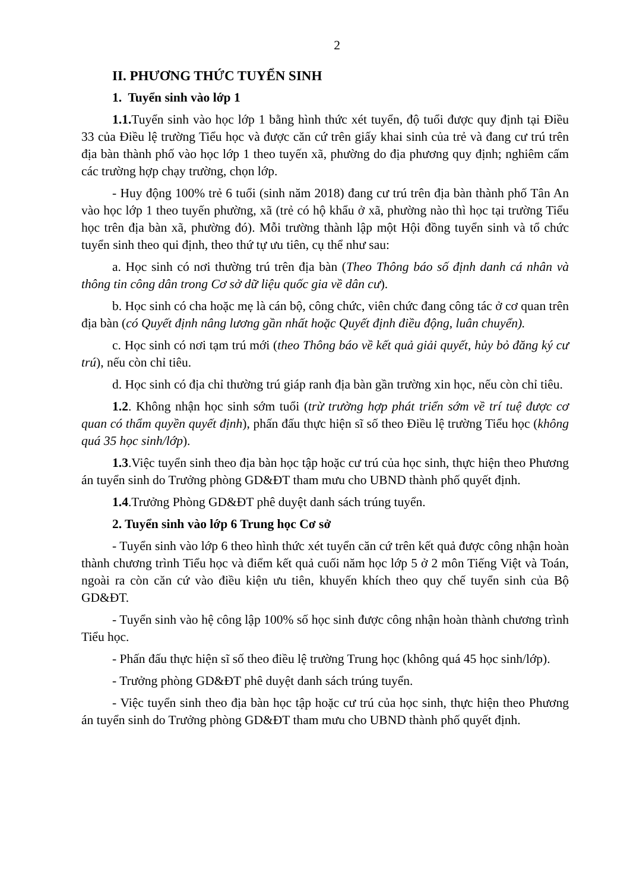2
II. PHƯƠNG THỨC TUYỂN SINH
1. Tuyển sinh vào lớp 1
1.1. Tuyển sinh vào học lớp 1 bằng hình thức xét tuyển, độ tuổi được quy định tại Điều 33 của Điều lệ trường Tiểu học và được căn cứ trên giấy khai sinh của trẻ và đang cư trú trên địa bàn thành phố vào học lớp 1 theo tuyến xã, phường do địa phương quy định; nghiêm cấm các trường hợp chạy trường, chọn lớp.
- Huy động 100% trẻ 6 tuổi (sinh năm 2018) đang cư trú trên địa bàn thành phố Tân An vào học lớp 1 theo tuyến phường, xã (trẻ có hộ khẩu ở xã, phường nào thì học tại trường Tiểu học trên địa bàn xã, phường đó). Mỗi trường thành lập một Hội đồng tuyển sinh và tổ chức tuyển sinh theo qui định, theo thứ tự ưu tiên, cụ thể như sau:
a. Học sinh có nơi thường trú trên địa bàn (Theo Thông báo số định danh cá nhân và thông tin công dân trong Cơ sở dữ liệu quốc gia về dân cư).
b. Học sinh có cha hoặc mẹ là cán bộ, công chức, viên chức đang công tác ở cơ quan trên địa bàn (có Quyết định nâng lương gần nhất hoặc Quyết định điều động, luân chuyển).
c. Học sinh có nơi tạm trú mới (theo Thông báo về kết quả giải quyết, hủy bỏ đăng ký cư trú), nếu còn chỉ tiêu.
d. Học sinh có địa chỉ thường trú giáp ranh địa bàn gần trường xin học, nếu còn chỉ tiêu.
1.2. Không nhận học sinh sớm tuổi (trừ trường hợp phát triển sớm về trí tuệ được cơ quan có thẩm quyền quyết định), phấn đấu thực hiện sĩ số theo Điều lệ trường Tiểu học (không quá 35 học sinh/lớp).
1.3.Việc tuyển sinh theo địa bàn học tập hoặc cư trú của học sinh, thực hiện theo Phương án tuyển sinh do Trưởng phòng GD&ĐT tham mưu cho UBND thành phố quyết định.
1.4.Trưởng Phòng GD&ĐT phê duyệt danh sách trúng tuyển.
2. Tuyển sinh vào lớp 6 Trung học Cơ sở
- Tuyển sinh vào lớp 6 theo hình thức xét tuyển căn cứ trên kết quả được công nhận hoàn thành chương trình Tiểu học và điểm kết quả cuối năm học lớp 5 ở 2 môn Tiếng Việt và Toán, ngoài ra còn căn cứ vào điều kiện ưu tiên, khuyến khích theo quy chế tuyển sinh của Bộ GD&ĐT.
- Tuyển sinh vào hệ công lập 100% số học sinh được công nhận hoàn thành chương trình Tiểu học.
- Phấn đấu thực hiện sĩ số theo điều lệ trường Trung học (không quá 45 học sinh/lớp).
- Trưởng phòng GD&ĐT phê duyệt danh sách trúng tuyển.
- Việc tuyển sinh theo địa bàn học tập hoặc cư trú của học sinh, thực hiện theo Phương án tuyển sinh do Trưởng phòng GD&ĐT tham mưu cho UBND thành phố quyết định.